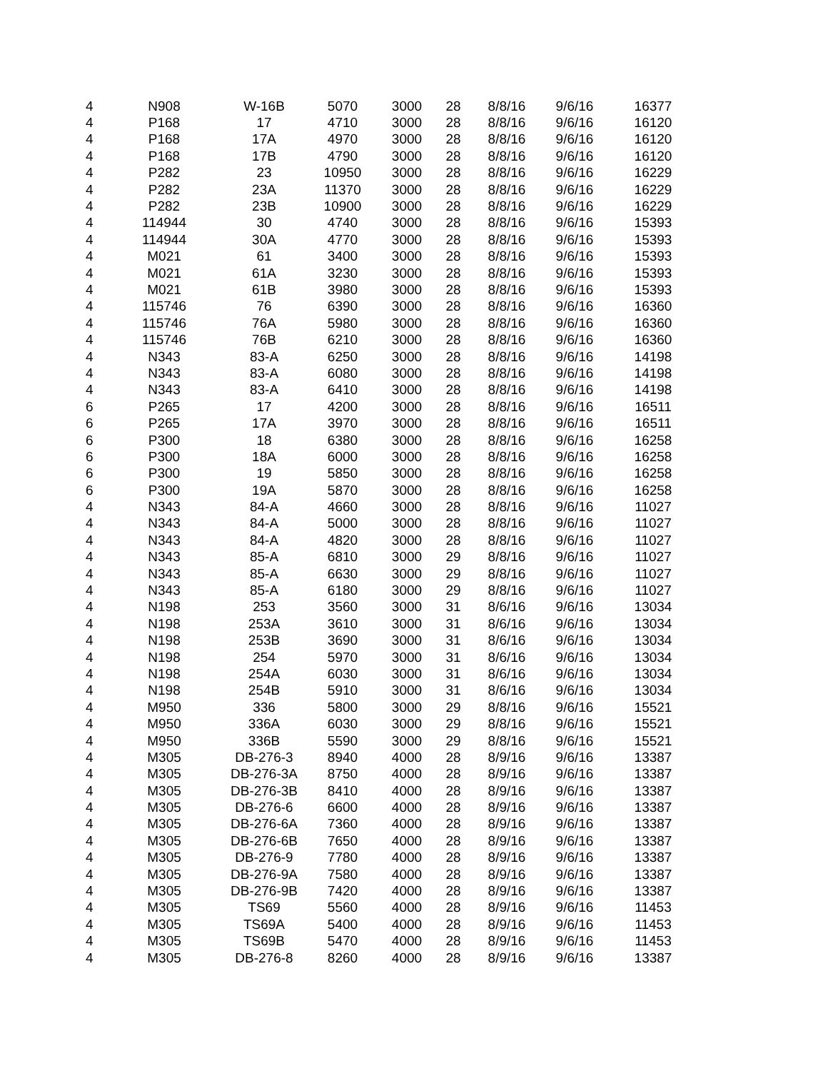| 4 | N908 | W-16B | 5070 | 3000 | 28 | 8/8/16 | 9/6/16 | 16377 |
| 4 | P168 | 17 | 4710 | 3000 | 28 | 8/8/16 | 9/6/16 | 16120 |
| 4 | P168 | 17A | 4970 | 3000 | 28 | 8/8/16 | 9/6/16 | 16120 |
| 4 | P168 | 17B | 4790 | 3000 | 28 | 8/8/16 | 9/6/16 | 16120 |
| 4 | P282 | 23 | 10950 | 3000 | 28 | 8/8/16 | 9/6/16 | 16229 |
| 4 | P282 | 23A | 11370 | 3000 | 28 | 8/8/16 | 9/6/16 | 16229 |
| 4 | P282 | 23B | 10900 | 3000 | 28 | 8/8/16 | 9/6/16 | 16229 |
| 4 | 114944 | 30 | 4740 | 3000 | 28 | 8/8/16 | 9/6/16 | 15393 |
| 4 | 114944 | 30A | 4770 | 3000 | 28 | 8/8/16 | 9/6/16 | 15393 |
| 4 | M021 | 61 | 3400 | 3000 | 28 | 8/8/16 | 9/6/16 | 15393 |
| 4 | M021 | 61A | 3230 | 3000 | 28 | 8/8/16 | 9/6/16 | 15393 |
| 4 | M021 | 61B | 3980 | 3000 | 28 | 8/8/16 | 9/6/16 | 15393 |
| 4 | 115746 | 76 | 6390 | 3000 | 28 | 8/8/16 | 9/6/16 | 16360 |
| 4 | 115746 | 76A | 5980 | 3000 | 28 | 8/8/16 | 9/6/16 | 16360 |
| 4 | 115746 | 76B | 6210 | 3000 | 28 | 8/8/16 | 9/6/16 | 16360 |
| 4 | N343 | 83-A | 6250 | 3000 | 28 | 8/8/16 | 9/6/16 | 14198 |
| 4 | N343 | 83-A | 6080 | 3000 | 28 | 8/8/16 | 9/6/16 | 14198 |
| 4 | N343 | 83-A | 6410 | 3000 | 28 | 8/8/16 | 9/6/16 | 14198 |
| 6 | P265 | 17 | 4200 | 3000 | 28 | 8/8/16 | 9/6/16 | 16511 |
| 6 | P265 | 17A | 3970 | 3000 | 28 | 8/8/16 | 9/6/16 | 16511 |
| 6 | P300 | 18 | 6380 | 3000 | 28 | 8/8/16 | 9/6/16 | 16258 |
| 6 | P300 | 18A | 6000 | 3000 | 28 | 8/8/16 | 9/6/16 | 16258 |
| 6 | P300 | 19 | 5850 | 3000 | 28 | 8/8/16 | 9/6/16 | 16258 |
| 6 | P300 | 19A | 5870 | 3000 | 28 | 8/8/16 | 9/6/16 | 16258 |
| 4 | N343 | 84-A | 4660 | 3000 | 28 | 8/8/16 | 9/6/16 | 11027 |
| 4 | N343 | 84-A | 5000 | 3000 | 28 | 8/8/16 | 9/6/16 | 11027 |
| 4 | N343 | 84-A | 4820 | 3000 | 28 | 8/8/16 | 9/6/16 | 11027 |
| 4 | N343 | 85-A | 6810 | 3000 | 29 | 8/8/16 | 9/6/16 | 11027 |
| 4 | N343 | 85-A | 6630 | 3000 | 29 | 8/8/16 | 9/6/16 | 11027 |
| 4 | N343 | 85-A | 6180 | 3000 | 29 | 8/8/16 | 9/6/16 | 11027 |
| 4 | N198 | 253 | 3560 | 3000 | 31 | 8/6/16 | 9/6/16 | 13034 |
| 4 | N198 | 253A | 3610 | 3000 | 31 | 8/6/16 | 9/6/16 | 13034 |
| 4 | N198 | 253B | 3690 | 3000 | 31 | 8/6/16 | 9/6/16 | 13034 |
| 4 | N198 | 254 | 5970 | 3000 | 31 | 8/6/16 | 9/6/16 | 13034 |
| 4 | N198 | 254A | 6030 | 3000 | 31 | 8/6/16 | 9/6/16 | 13034 |
| 4 | N198 | 254B | 5910 | 3000 | 31 | 8/6/16 | 9/6/16 | 13034 |
| 4 | M950 | 336 | 5800 | 3000 | 29 | 8/8/16 | 9/6/16 | 15521 |
| 4 | M950 | 336A | 6030 | 3000 | 29 | 8/8/16 | 9/6/16 | 15521 |
| 4 | M950 | 336B | 5590 | 3000 | 29 | 8/8/16 | 9/6/16 | 15521 |
| 4 | M305 | DB-276-3 | 8940 | 4000 | 28 | 8/9/16 | 9/6/16 | 13387 |
| 4 | M305 | DB-276-3A | 8750 | 4000 | 28 | 8/9/16 | 9/6/16 | 13387 |
| 4 | M305 | DB-276-3B | 8410 | 4000 | 28 | 8/9/16 | 9/6/16 | 13387 |
| 4 | M305 | DB-276-6 | 6600 | 4000 | 28 | 8/9/16 | 9/6/16 | 13387 |
| 4 | M305 | DB-276-6A | 7360 | 4000 | 28 | 8/9/16 | 9/6/16 | 13387 |
| 4 | M305 | DB-276-6B | 7650 | 4000 | 28 | 8/9/16 | 9/6/16 | 13387 |
| 4 | M305 | DB-276-9 | 7780 | 4000 | 28 | 8/9/16 | 9/6/16 | 13387 |
| 4 | M305 | DB-276-9A | 7580 | 4000 | 28 | 8/9/16 | 9/6/16 | 13387 |
| 4 | M305 | DB-276-9B | 7420 | 4000 | 28 | 8/9/16 | 9/6/16 | 13387 |
| 4 | M305 | TS69 | 5560 | 4000 | 28 | 8/9/16 | 9/6/16 | 11453 |
| 4 | M305 | TS69A | 5400 | 4000 | 28 | 8/9/16 | 9/6/16 | 11453 |
| 4 | M305 | TS69B | 5470 | 4000 | 28 | 8/9/16 | 9/6/16 | 11453 |
| 4 | M305 | DB-276-8 | 8260 | 4000 | 28 | 8/9/16 | 9/6/16 | 13387 |